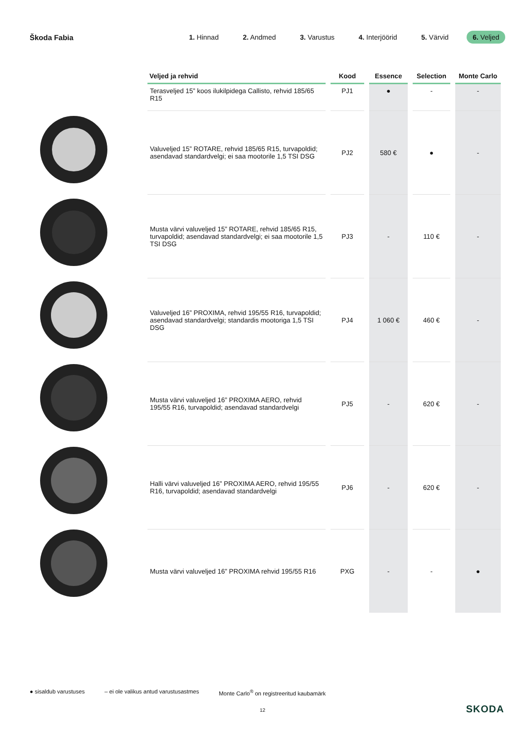Škoda Fabia
1. Hinnad 2. Andmed 3. Varustus 4. Interjöörid 5. Värvid 6. Veljed
| Veljed ja rehvid | Kood | Essence | Selection | Monte Carlo |
| --- | --- | --- | --- | --- |
| Terasveljed 15” koos ilukilpidega Callisto, rehvid 185/65 R15 | PJ1 | ● | - | - |
| Valuveljed 15” ROTARE, rehvid 185/65 R15, turvapoldid; asendavad standardvelgi; ei saa mootorile 1,5 TSI DSG | PJ2 | 580 € | ● | - |
| Musta värvi valuveljed 15” ROTARE, rehvid 185/65 R15, turvapoldid; asendavad standardvelgi; ei saa mootorile 1,5 TSI DSG | PJ3 | - | 110 € | - |
| Valuveljed 16” PROXIMA, rehvid 195/55 R16, turvapoldid; asendavad standardvelgi; standardis mootoriga 1,5 TSI DSG | PJ4 | 1 060 € | 460 € | - |
| Musta värvi valuveljed 16” PROXIMA AERO, rehvid 195/55 R16, turvapoldid; asendavad standardvelgi | PJ5 | - | 620 € | - |
| Halli värvi valuveljed 16” PROXIMA AERO, rehvid 195/55 R16, turvapoldid; asendavad standardvelgi | PJ6 | - | 620 € | - |
| Musta värvi valuveljed 16” PROXIMA rehvid 195/55 R16 | PXG | - | - | ● |
● sisaldub varustuses – ei ole valikus antud varustusastmes Monte Carlo<sup>®</sup> on registreeritud kaubamärk
12 SKODA